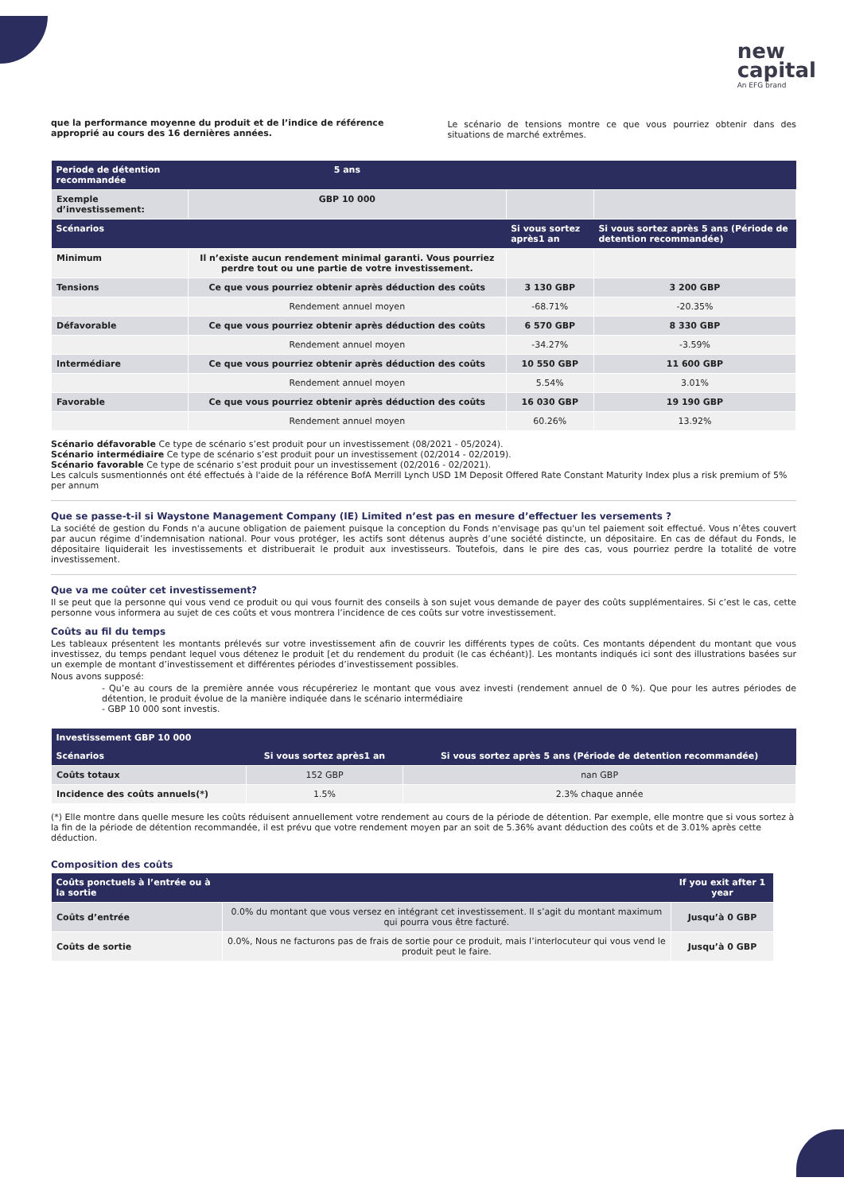new
capital
An EFG brand
que la performance moyenne du produit et de l’indice de référence approprié au cours des 16 dernières années.
Le scénario de tensions montre ce que vous pourriez obtenir dans des situations de marché extrêmes.
| Periode de détention recommandée | 5 ans | | |
| --- | --- | --- | --- |
| Exemple d’investissement: | GBP 10 000 | | |
| Scénarios | | Si vous sortez après1 an | Si vous sortez après 5 ans (Période de detention recommandée) |
| Minimum | Il n’existe aucun rendement minimal garanti. Vous pourriez perdre tout ou une partie de votre investissement. | | |
| Tensions | Ce que vous pourriez obtenir après déduction des coûts | 3 130 GBP | 3 200 GBP |
| | Rendement annuel moyen | -68.71% | -20.35% |
| Défavorable | Ce que vous pourriez obtenir après déduction des coûts | 6 570 GBP | 8 330 GBP |
| | Rendement annuel moyen | -34.27% | -3.59% |
| Intermédiare | Ce que vous pourriez obtenir après déduction des coûts | 10 550 GBP | 11 600 GBP |
| | Rendement annuel moyen | 5.54% | 3.01% |
| Favorable | Ce que vous pourriez obtenir après déduction des coûts | 16 030 GBP | 19 190 GBP |
| | Rendement annuel moyen | 60.26% | 13.92% |
Scénario défavorable Ce type de scénario s’est produit pour un investissement (08/2021 - 05/2024).
Scénario intermédiaire Ce type de scénario s’est produit pour un investissement (02/2014 - 02/2019).
Scénario favorable Ce type de scénario s’est produit pour un investissement (02/2016 - 02/2021).
Les calculs susmentionnés ont été effectués à l'aide de la référence BofA Merrill Lynch USD 1M Deposit Offered Rate Constant Maturity Index plus a risk premium of 5% per annum
Que se passe-t-il si Waystone Management Company (IE) Limited n’est pas en mesure d’effectuer les versements ?
La société de gestion du Fonds n'a aucune obligation de paiement puisque la conception du Fonds n'envisage pas qu'un tel paiement soit effectué. Vous n’êtes couvert par aucun régime d’indemnisation national. Pour vous protéger, les actifs sont détenus auprès d’une société distincte, un dépositaire. En cas de défaut du Fonds, le dépositaire liquiderait les investissements et distribuerait le produit aux investisseurs. Toutefois, dans le pire des cas, vous pourriez perdre la totalité de votre investissement.
Que va me coûter cet investissement?
Il se peut que la personne qui vous vend ce produit ou qui vous fournit des conseils à son sujet vous demande de payer des coûts supplémentaires. Si c’est le cas, cette personne vous informera au sujet de ces coûts et vous montrera l’incidence de ces coûts sur votre investissement.
Coûts au fil du temps
Les tableaux présentent les montants prélevés sur votre investissement afin de couvrir les différents types de coûts. Ces montants dépendent du montant que vous investissez, du temps pendant lequel vous détenez le produit [et du rendement du produit (le cas échéant)]. Les montants indiqués ici sont des illustrations basées sur un exemple de montant d’investissement et différentes périodes d’investissement possibles.
Nous avons supposé:
- Qu’e au cours de la première année vous récupéreriez le montant que vous avez investi (rendement annuel de 0 %). Que pour les autres périodes de détention, le produit évolue de la manière indiquée dans le scénario intermédiaire
- GBP 10 000 sont investis.
| Investissement GBP 10 000 | | |
| --- | --- | --- |
| Scénarios | Si vous sortez après1 an | Si vous sortez après 5 ans (Période de detention recommandée) |
| Coûts totaux | 152 GBP | nan GBP |
| Incidence des coûts annuels(*) | 1.5% | 2.3% chaque année |
(*) Elle montre dans quelle mesure les coûts réduisent annuellement votre rendement au cours de la période de détention. Par exemple, elle montre que si vous sortez à la fin de la période de détention recommandée, il est prévu que votre rendement moyen par an soit de 5.36% avant déduction des coûts et de 3.01% après cette déduction.
Composition des coûts
| Coûts ponctuels à l’entrée ou à la sortie | | If you exit after 1 year |
| --- | --- | --- |
| Coûts d’entrée | 0.0% du montant que vous versez en intégrant cet investissement. Il s’agit du montant maximum qui pourra vous être facturé. | Jusqu’à 0 GBP |
| Coûts de sortie | 0.0%, Nous ne facturons pas de frais de sortie pour ce produit, mais l’interlocuteur qui vous vend le produit peut le faire. | Jusqu’à 0 GBP |